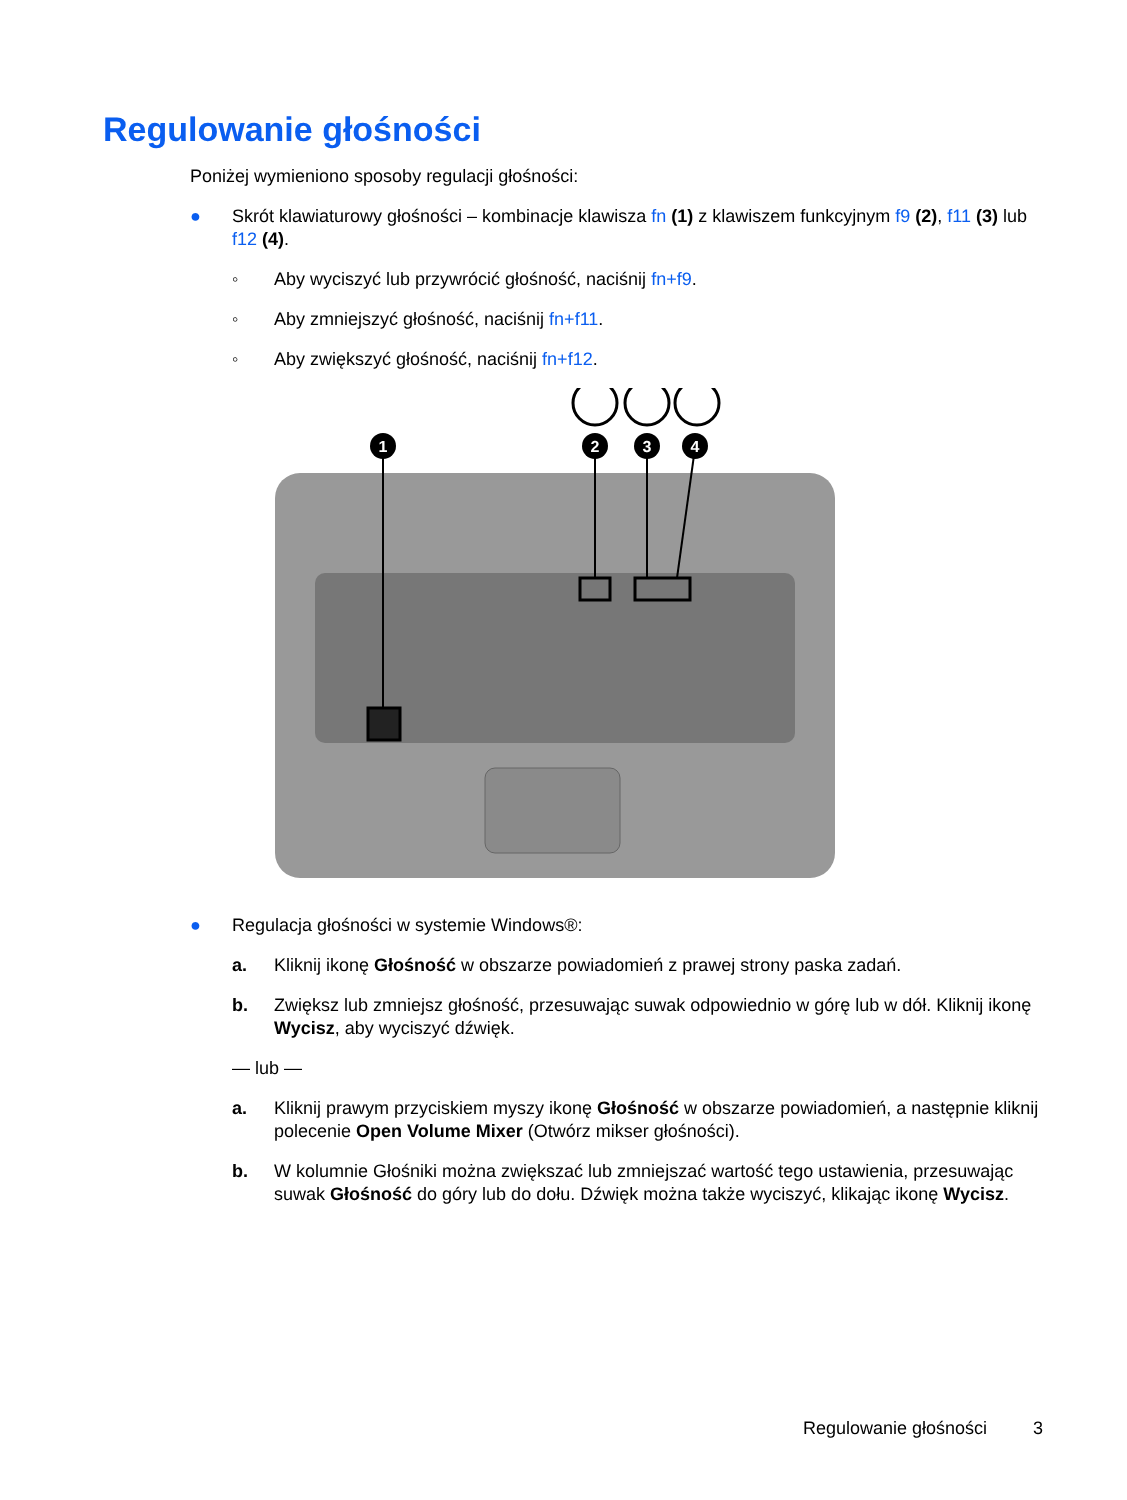Regulowanie głośności
Poniżej wymieniono sposoby regulacji głośności:
● Skrót klawiaturowy głośności – kombinacje klawisza fn (1) z klawiszem funkcyjnym f9 (2), f11 (3) lub f12 (4).
◦ Aby wyciszyć lub przywrócić głośność, naciśnij fn+f9.
◦ Aby zmniejszyć głośność, naciśnij fn+f11.
◦ Aby zwiększyć głośność, naciśnij fn+f12.
1
2
3
4
● Regulacja głośności w systemie Windows®:
a. Kliknij ikonę Głośność w obszarze powiadomień z prawej strony paska zadań.
b. Zwiększ lub zmniejsz głośność, przesuwając suwak odpowiednio w górę lub w dół. Kliknij ikonę Wycisz, aby wyciszyć dźwięk.
— lub —
a. Kliknij prawym przyciskiem myszy ikonę Głośność w obszarze powiadomień, a następnie kliknij polecenie Open Volume Mixer (Otwórz mikser głośności).
b. W kolumnie Głośniki można zwiększać lub zmniejszać wartość tego ustawienia, przesuwając suwak Głośność do góry lub do dołu. Dźwięk można także wyciszyć, klikając ikonę Wycisz.
Regulowanie głośności 3